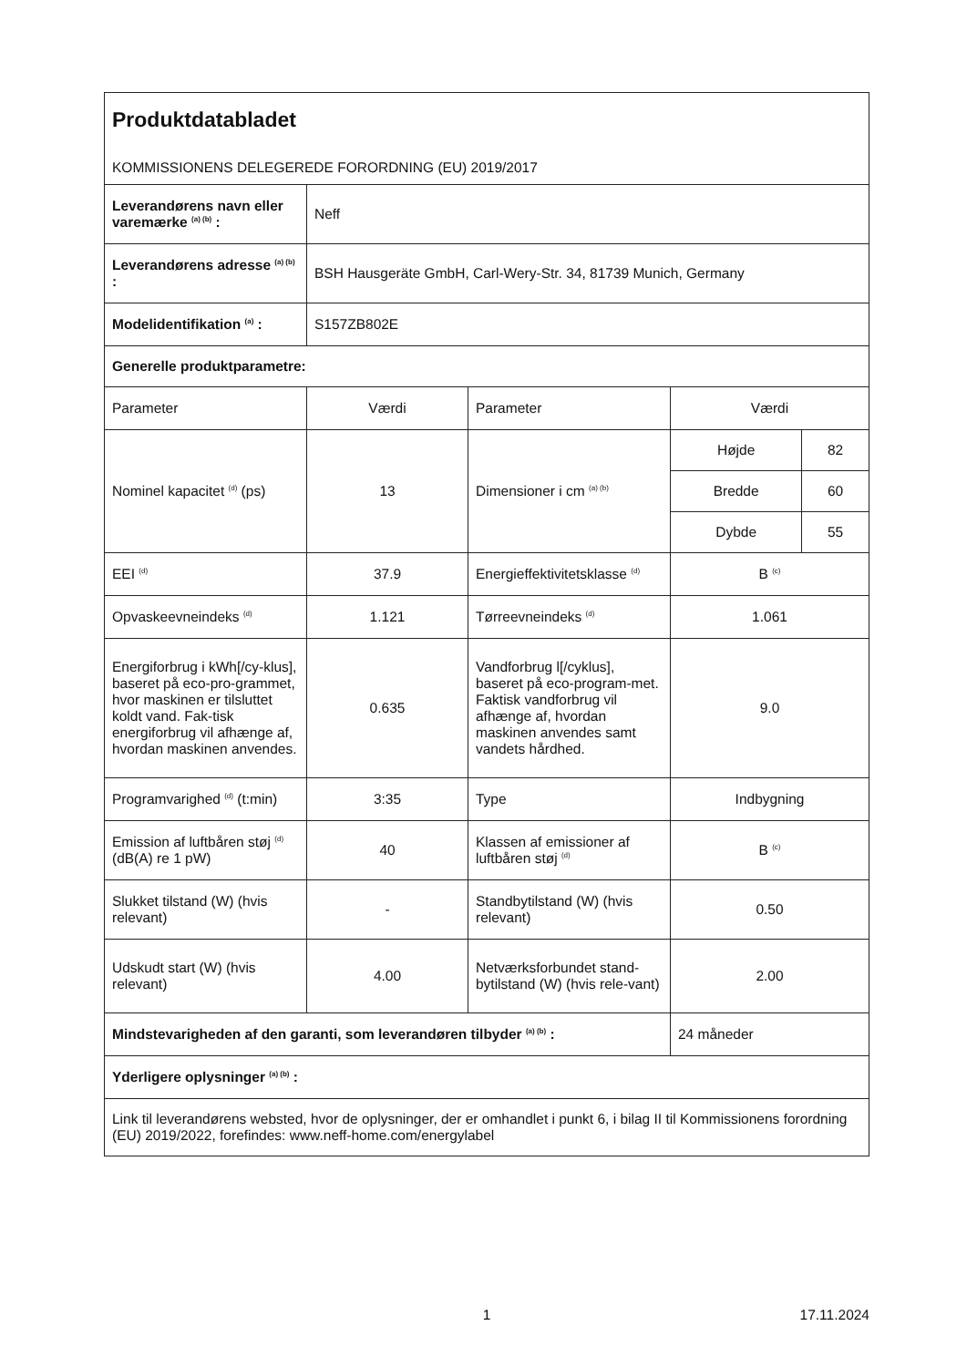| Produktdatabladet KOMMISSIONENS DELEGEREDE FORORDNING (EU) 2019/2017 | | | | |
| Leverandørens navn eller varemærke <sup>(a) (b)</sup> : | Neff | | | |
| Leverandørens adresse <sup>(a) (b)</sup> : | BSH Hausgeräte GmbH, Carl-Wery-Str. 34, 81739 Munich, Germany | | | |
| Modelidentifikation <sup>(a)</sup> : | S157ZB802E | | | |
| Generelle produktparametre: | | | | |
| Parameter | Værdi | Parameter | Værdi | |
| Nominel kapacitet <sup>(d)</sup> (ps) | 13 | Dimensioner i cm <sup>(a) (b)</sup> | Højde | 82 |
| | | | Bredde | 60 |
| | | | Dybde | 55 |
| EEI <sup>(d)</sup> | 37.9 | Energieffektivitetsklasse <sup>(d)</sup> | B <sup>(c)</sup> | |
| Opvaskeevneindeks <sup>(d)</sup> | 1.121 | Tørreevneindeks <sup>(d)</sup> | 1.061 | |
| Energiforbrug i kWh[/cy-klus], baseret på eco-pro-grammet, hvor maskinen er tilsluttet koldt vand. Fak-tisk energiforbrug vil afhænge af, hvordan maskinen anvendes. | 0.635 | Vandforbrug l[/cyklus], baseret på eco-program-met. Faktisk vandforbrug vil afhænge af, hvordan maskinen anvendes samt vandets hårdhed. | 9.0 | |
| Programvarighed <sup>(d)</sup> (t:min) | 3:35 | Type | Indbygning | |
| Emission af luftbåren støj <sup>(d)</sup> (dB(A) re 1 pW) | 40 | Klassen af emissioner af luftbåren støj <sup>(d)</sup> | B <sup>(c)</sup> | |
| Slukket tilstand (W) (hvis relevant) | - | Standbytilstand (W) (hvis relevant) | 0.50 | |
| Udskudt start (W) (hvis relevant) | 4.00 | Netværksforbundet stand-bytilstand (W) (hvis rele-vant) | 2.00 | |
| Mindstevarigheden af den garanti, som leverandøren tilbyder <sup>(a) (b)</sup> : | | | 24 måneder | |
| Yderligere oplysninger <sup>(a) (b)</sup> : | | | | |
| Link til leverandørens websted, hvor de oplysninger, der er omhandlet i punkt 6, i bilag II til Kommissionens forordning (EU) 2019/2022, forefindes: www.neff-home.com/energylabel | | | | |
1 17.11.2024